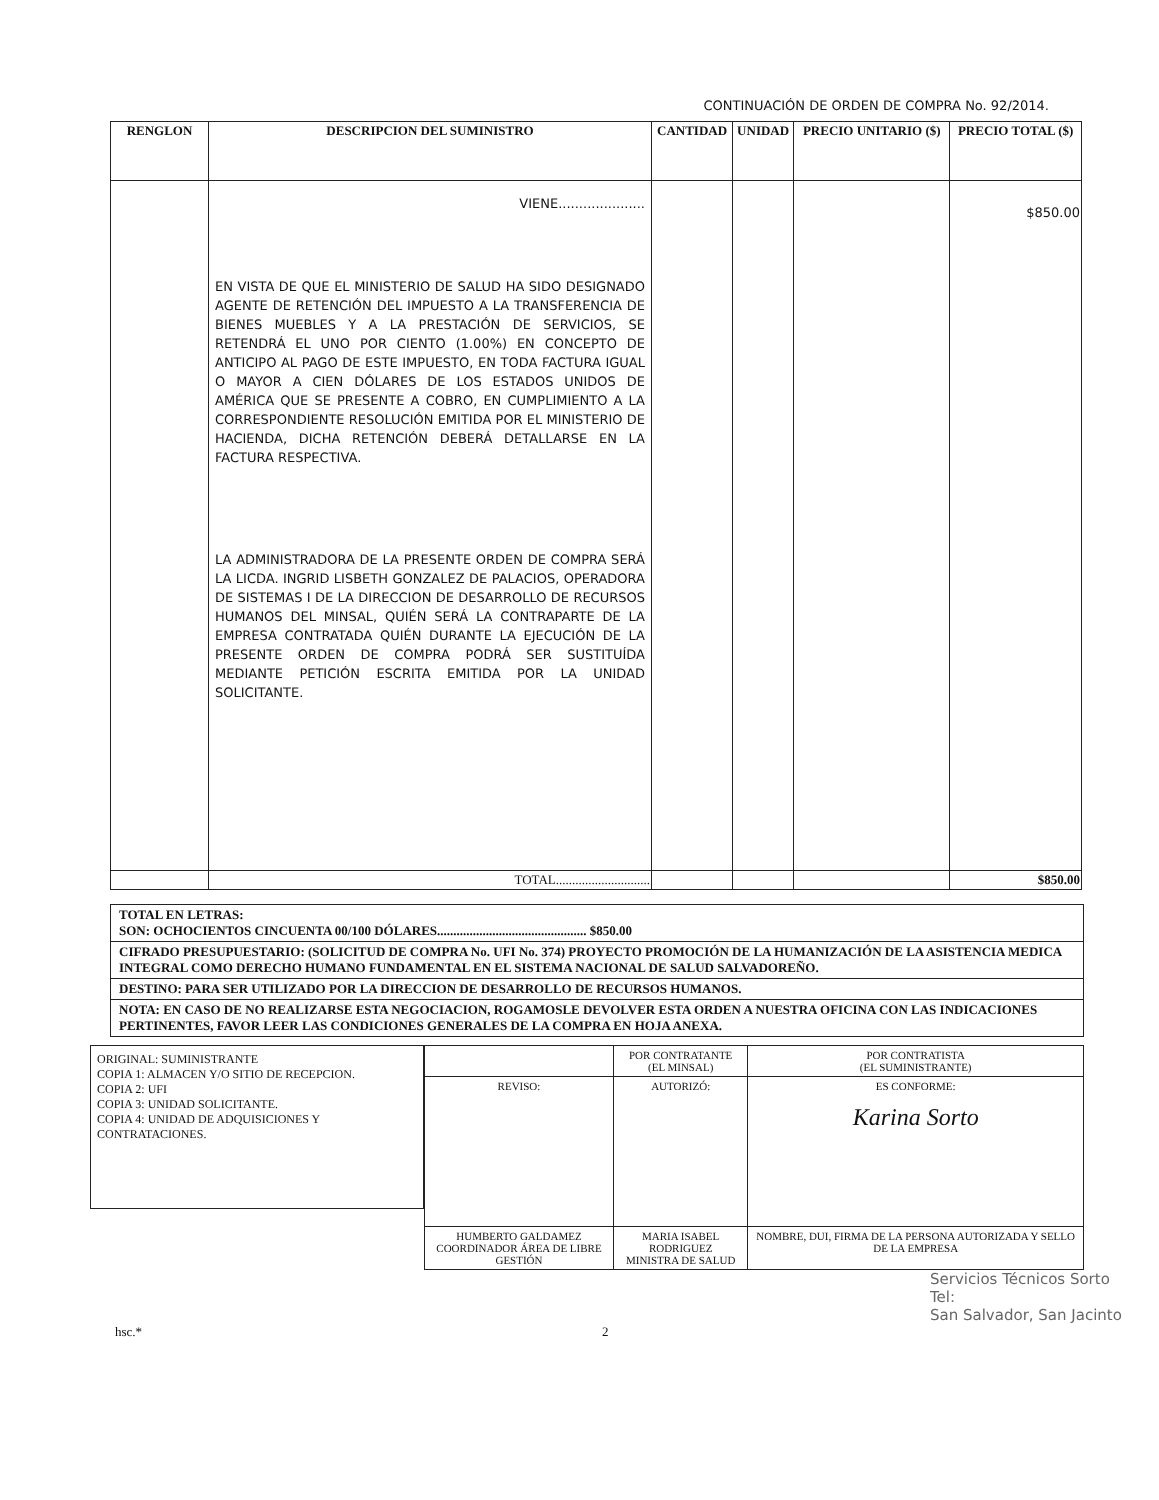CONTINUACIÓN DE ORDEN DE COMPRA No. 92/2014.
| RENGLON | DESCRIPCION DEL SUMINISTRO | CANTIDAD | UNIDAD | PRECIO UNITARIO ($) | PRECIO TOTAL ($) |
| --- | --- | --- | --- | --- | --- |
| | VIENE..................... EN VISTA DE QUE EL MINISTERIO DE SALUD HA SIDO DESIGNADO AGENTE DE RETENCIÓN DEL IMPUESTO A LA TRANSFERENCIA DE BIENES MUEBLES Y A LA PRESTACIÓN DE SERVICIOS, SE RETENDRÁ EL UNO POR CIENTO (1.00%) EN CONCEPTO DE ANTICIPO AL PAGO DE ESTE IMPUESTO, EN TODA FACTURA IGUAL O MAYOR A CIEN DÓLARES DE LOS ESTADOS UNIDOS DE AMÉRICA QUE SE PRESENTE A COBRO, EN CUMPLIMIENTO A LA CORRESPONDIENTE RESOLUCIÓN EMITIDA POR EL MINISTERIO DE HACIENDA, DICHA RETENCIÓN DEBERÁ DETALLARSE EN LA FACTURA RESPECTIVA. LA ADMINISTRADORA DE LA PRESENTE ORDEN DE COMPRA SERÁ LA LICDA. INGRID LISBETH GONZALEZ DE PALACIOS, OPERADORA DE SISTEMAS I DE LA DIRECCION DE DESARROLLO DE RECURSOS HUMANOS DEL MINSAL, QUIÉN SERÁ LA CONTRAPARTE DE LA EMPRESA CONTRATADA QUIÉN DURANTE LA EJECUCIÓN DE LA PRESENTE ORDEN DE COMPRA PODRÁ SER SUSTITUÍDA MEDIANTE PETICIÓN ESCRITA EMITIDA POR LA UNIDAD SOLICITANTE. | | | | $850.00 |
| | TOTAL............................. | | | | $850.00 |
TOTAL EN LETRAS:
SON: OCHOCIENTOS CINCUENTA 00/100 DÓLARES.............................................. $850.00
CIFRADO PRESUPUESTARIO: (SOLICITUD DE COMPRA No. UFI No. 374) PROYECTO PROMOCIÓN DE LA HUMANIZACIÓN DE LA ASISTENCIA MEDICA INTEGRAL COMO DERECHO HUMANO FUNDAMENTAL EN EL SISTEMA NACIONAL DE SALUD SALVADOREÑO.
DESTINO: PARA SER UTILIZADO POR LA DIRECCION DE DESARROLLO DE RECURSOS HUMANOS.
NOTA: EN CASO DE NO REALIZARSE ESTA NEGOCIACION, ROGAMOSLE DEVOLVER ESTA ORDEN A NUESTRA OFICINA CON LAS INDICACIONES PERTINENTES, FAVOR LEER LAS CONDICIONES GENERALES DE LA COMPRA EN HOJA ANEXA.
ORIGINAL: SUMINISTRANTE
COPIA 1: ALMACEN Y/O SITIO DE RECEPCION.
COPIA 2: UFI
COPIA 3: UNIDAD SOLICITANTE.
COPIA 4: UNIDAD DE ADQUISICIONES Y CONTRATACIONES.
| | POR CONTRATANTE (EL MINSAL) | POR CONTRATISTA (EL SUMINISTRANTE) |
| REVISO: | AUTORIZÓ: | ES CONFORME: Karina Sorto |
| HUMBERTO GALDAMEZ COORDINADOR ÁREA DE LIBRE GESTIÓN | MARIA ISABEL RODRIGUEZ MINISTRA DE SALUD | NOMBRE, DUI, FIRMA DE LA PERSONA AUTORIZADA Y SELLO DE LA EMPRESA |
Servicios Técnicos Sorto
Tel:
San Salvador, San Jacinto
hsc.* 2